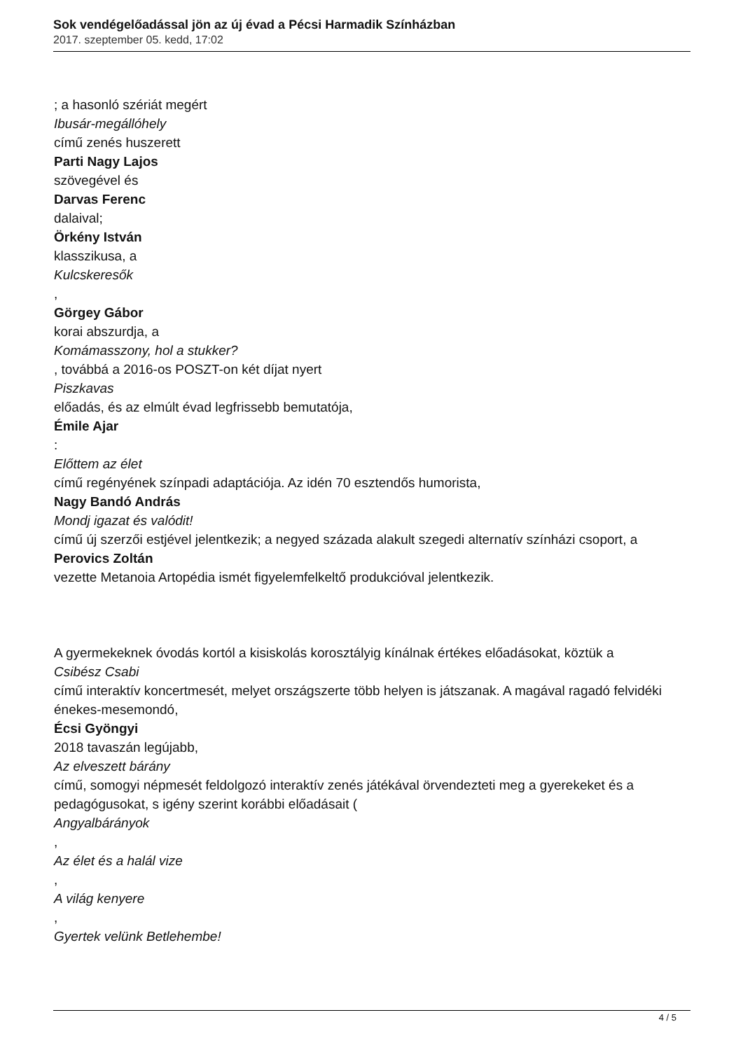Sok vendégelőadással jön az új évad a Pécsi Harmadik Színházban
2017. szeptember 05. kedd, 17:02
; a hasonló szériát megért
Ibusár-megállóhely
című zenés huszerett
Parti Nagy Lajos
szövegével és
Darvas Ferenc
dalaival;
Örkény István
klasszikusa, a
Kulcskeresők
,
Görgey Gábor
korai abszurdja, a
Komámasszony, hol a stukker?
, továbbá a 2016-os POSZT-on két díjat nyert
Piszkavas
előadás, és az elmúlt évad legfrissebb bemutatója,
Émile Ajar
:
Előttem az élet
című regényének színpadi adaptációja. Az idén 70 esztendős humorista,
Nagy Bandó András
Mondj igazat és valódit!
című új szerzői estjével jelentkezik; a negyed százada alakult szegedi alternatív színházi csoport, a
Perovics Zoltán
vezette Metanoia Artopédia ismét figyelemfelkeltő produkcióval jelentkezik.
A gyermekeknek óvodás kortól a kisiskolás korosztályig kínálnak értékes előadásokat, köztük a
Csibész Csabi
című interaktív koncertmesét, melyet országszerte több helyen is játszanak. A magával ragadó felvidéki énekes-mesemondó,
Écsi Gyöngyi
2018 tavaszán legújabb,
Az elveszett bárány
című, somogyi népmesét feldolgozó interaktív zenés játékával örvendezteti meg a gyerekeket és a pedagógusokat, s igény szerint korábbi előadásait (
Angyalbárányok
,
Az élet és a halál vize
,
A világ kenyere
,
Gyertek velünk Betlehembe!
4 / 5